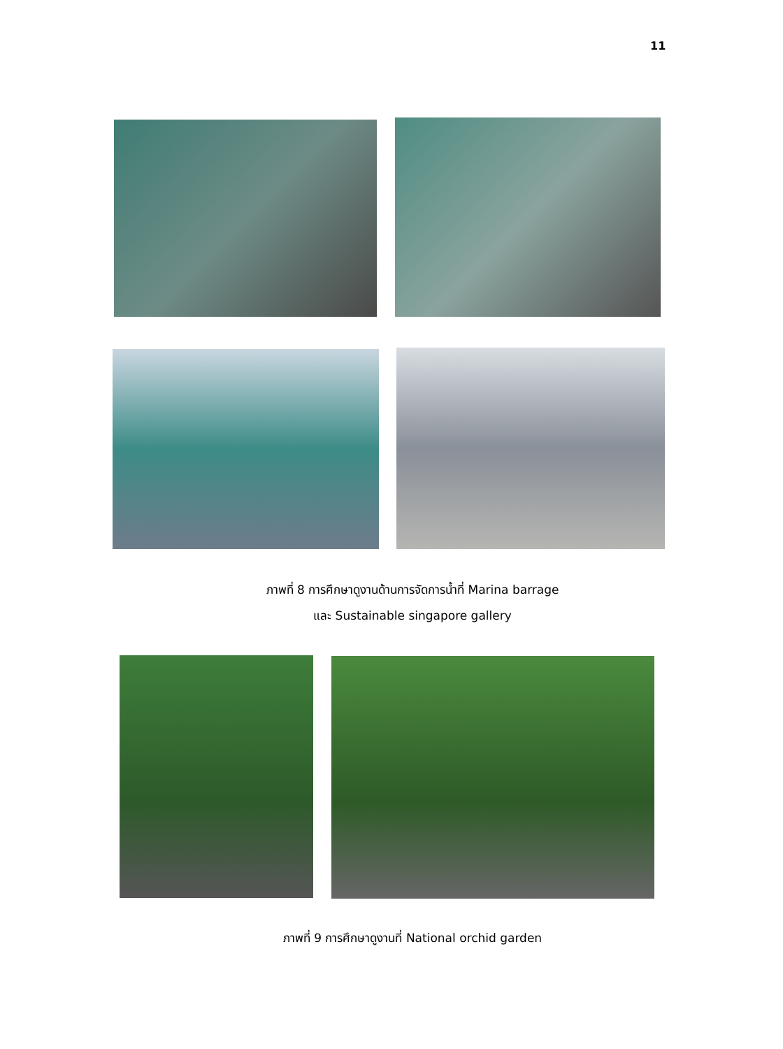11
ภาพที่ 8 การศึกษาดูงานด้านการจัดการน้ำที่ Marina barrage
และ Sustainable singapore gallery
ภาพที่ 9 การศึกษาดูงานที่ National orchid garden